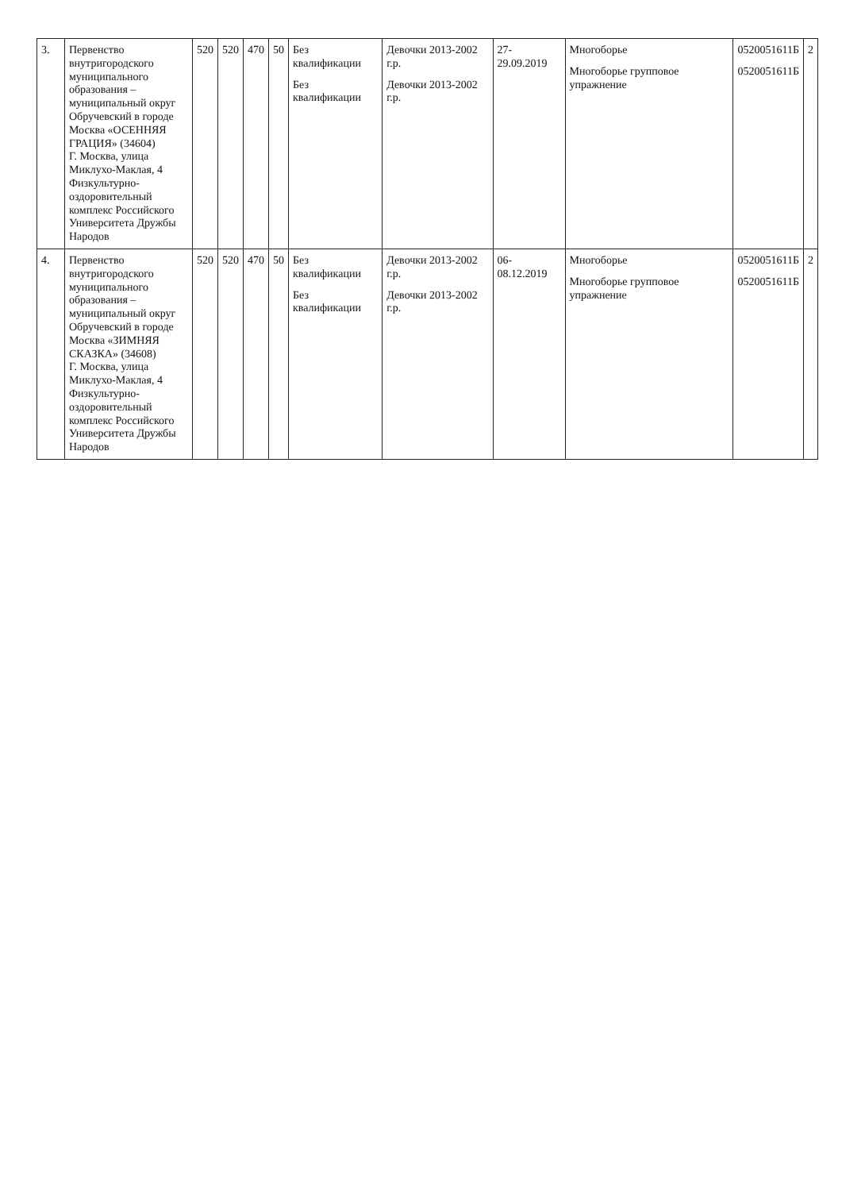| 3. | Первенство внутригородского муниципального образования – муниципальный округ Обручевский в городе Москва «ОСЕННЯЯ ГРАЦИЯ» (34604) Г. Москва, улица Миклухо-Маклая, 4 Физкультурно-оздоровительный комплекс Российского Университета Дружбы Народов | 520 | 520 | 470 | 50 | Без квалификации Без квалификации | Девочки 2013-2002 г.р. Девочки 2013-2002 г.р. | 27-29.09.2019 | Многоборье Многоборье групповое упражнение | 0520051611Б 0520051611Б | 2 |
| 4. | Первенство внутригородского муниципального образования – муниципальный округ Обручевский в городе Москва «ЗИМНЯЯ СКАЗКА» (34608) Г. Москва, улица Миклухо-Маклая, 4 Физкультурно-оздоровительный комплекс Российского Университета Дружбы Народов | 520 | 520 | 470 | 50 | Без квалификации Без квалификации | Девочки 2013-2002 г.р. Девочки 2013-2002 г.р. | 06-08.12.2019 | Многоборье Многоборье групповое упражнение | 0520051611Б 0520051611Б | 2 |